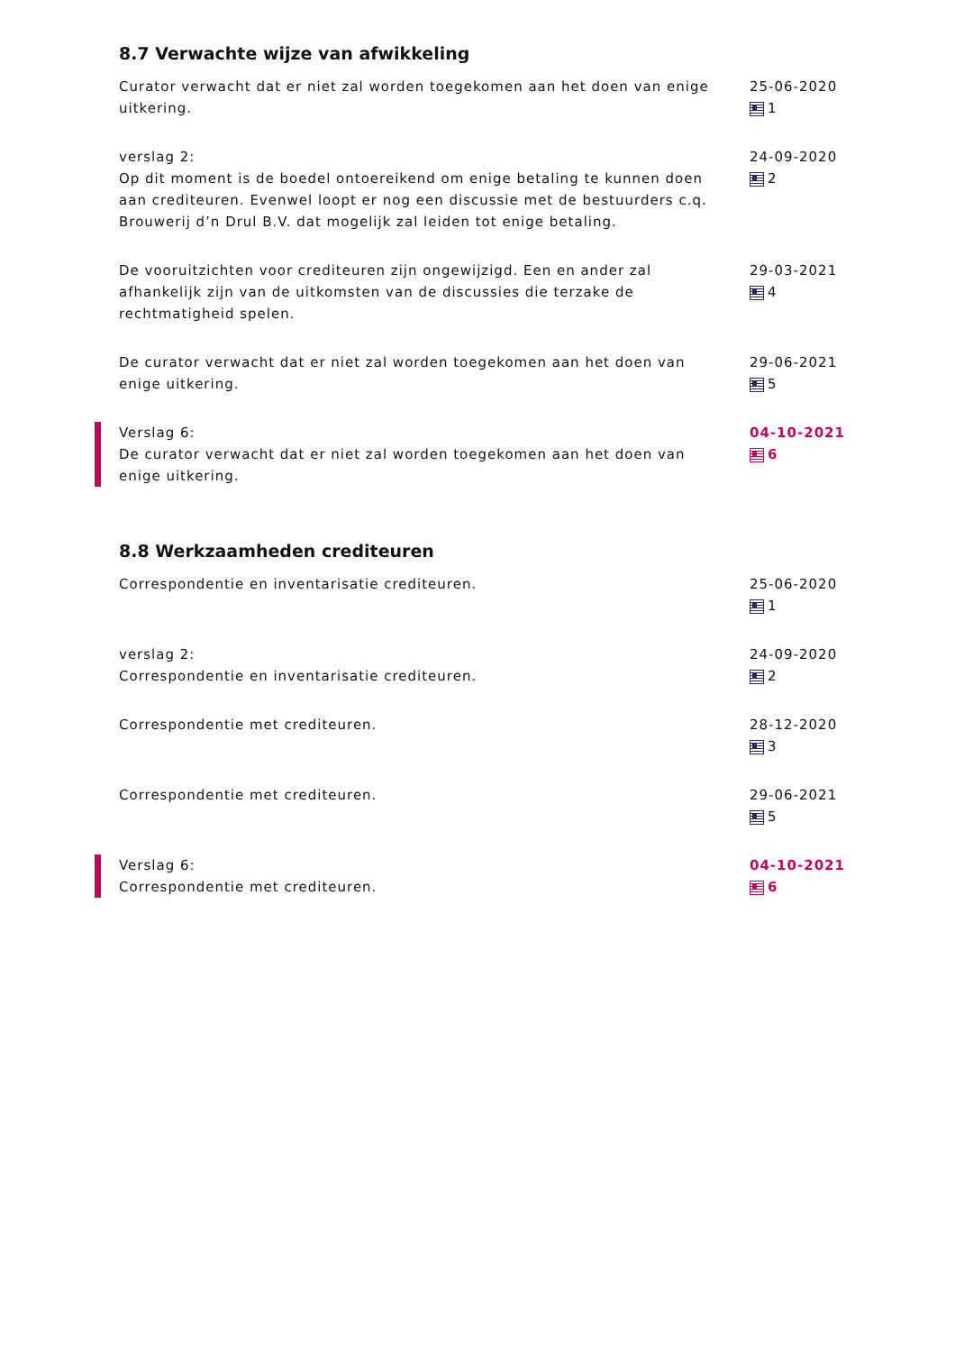8.7 Verwachte wijze van afwikkeling
Curator verwacht dat er niet zal worden toegekomen aan het doen van enige uitkering.
25-06-2020
1
verslag 2:
Op dit moment is de boedel ontoereikend om enige betaling te kunnen doen aan crediteuren. Evenwel loopt er nog een discussie met de bestuurders c.q. Brouwerij d’n Drul B.V. dat mogelijk zal leiden tot enige betaling.
24-09-2020
2
De vooruitzichten voor crediteuren zijn ongewijzigd. Een en ander zal afhankelijk zijn van de uitkomsten van de discussies die terzake de rechtmatigheid spelen.
29-03-2021
4
De curator verwacht dat er niet zal worden toegekomen aan het doen van enige uitkering.
29-06-2021
5
Verslag 6:
De curator verwacht dat er niet zal worden toegekomen aan het doen van enige uitkering.
04-10-2021
6
8.8 Werkzaamheden crediteuren
Correspondentie en inventarisatie crediteuren. 25-06-2020
1
verslag 2:
Correspondentie en inventarisatie crediteuren.
24-09-2020
2
Correspondentie met crediteuren. 28-12-2020
3
Correspondentie met crediteuren. 29-06-2021
5
Verslag 6:
Correspondentie met crediteuren.
04-10-2021
6